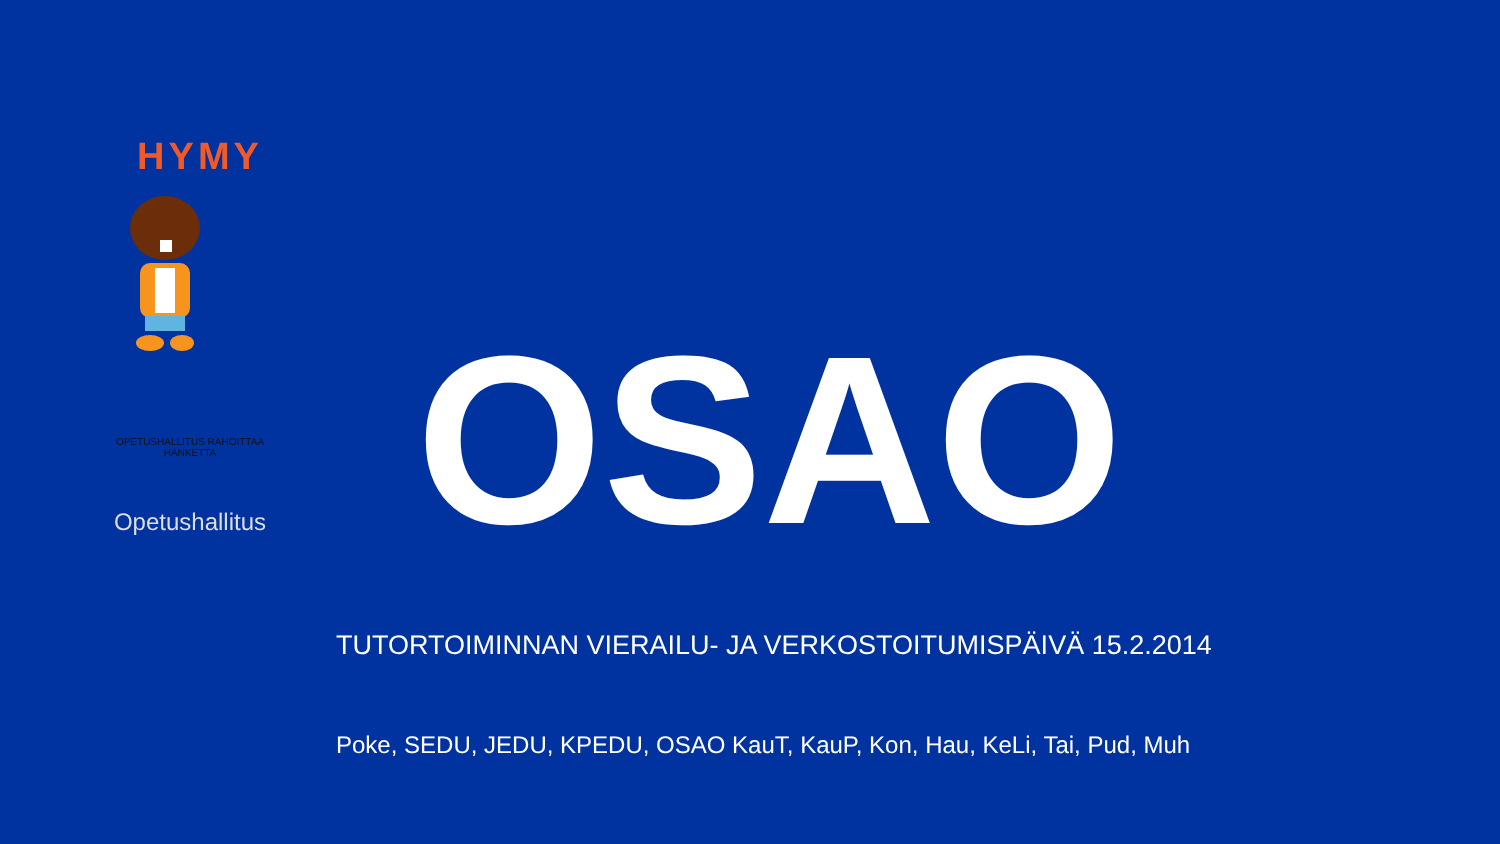HYMY
OPETUSHALLITUS RAHOITTAA HANKETTA
Opetushallitus
OSAO
TUTORTOIMINNAN VIERAILU- JA VERKOSTOITUMISPÄIVÄ 15.2.2014
Poke, SEDU, JEDU, KPEDU, OSAO KauT, KauP, Kon, Hau, KeLi, Tai, Pud, Muh